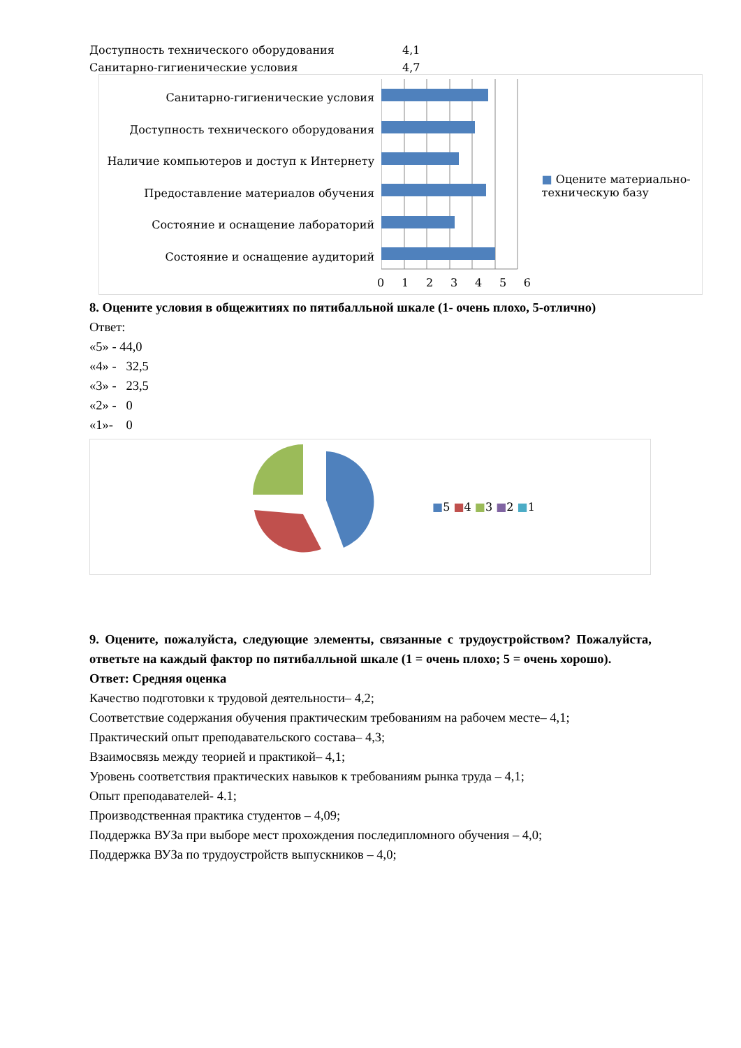Доступность технического оборудования 4,1
Санитарно-гигиенические условия 4,7
Санитарно-гигиенические условия
Доступность технического оборудования
Наличие компьютеров и доступ к Интернету
Предоставление материалов обучения
Состояние и оснащение лабораторий
Состояние и оснащение аудиторий
0 1 2 3 4 5 6
■ Оцените материально-техническую базу
8. Оцените условия в общежитиях по пятибалльной шкале (1- очень плохо, 5-отлично)
Ответ:
«5» - 44,0
«4» - 32,5
«3» - 23,5
«2» - 0
«1»- 0
■5 ■4 ■3 ■2 ■1
9. Оцените, пожалуйста, следующие элементы, связанные с трудоустройством? Пожалуйста, ответьте на каждый фактор по пятибалльной шкале (1 = очень плохо; 5 = очень хорошо).
Ответ: Средняя оценка
Качество подготовки к трудовой деятельности– 4,2;
Соответствие содержания обучения практическим требованиям на рабочем месте– 4,1;
Практический опыт преподавательского состава– 4,3;
Взаимосвязь между теорией и практикой– 4,1;
Уровень соответствия практических навыков к требованиям рынка труда – 4,1;
Опыт преподавателей- 4.1;
Производственная практика студентов – 4,09;
Поддержка ВУЗа при выборе мест прохождения последипломного обучения – 4,0;
Поддержка ВУЗа по трудоустройств выпускников – 4,0;